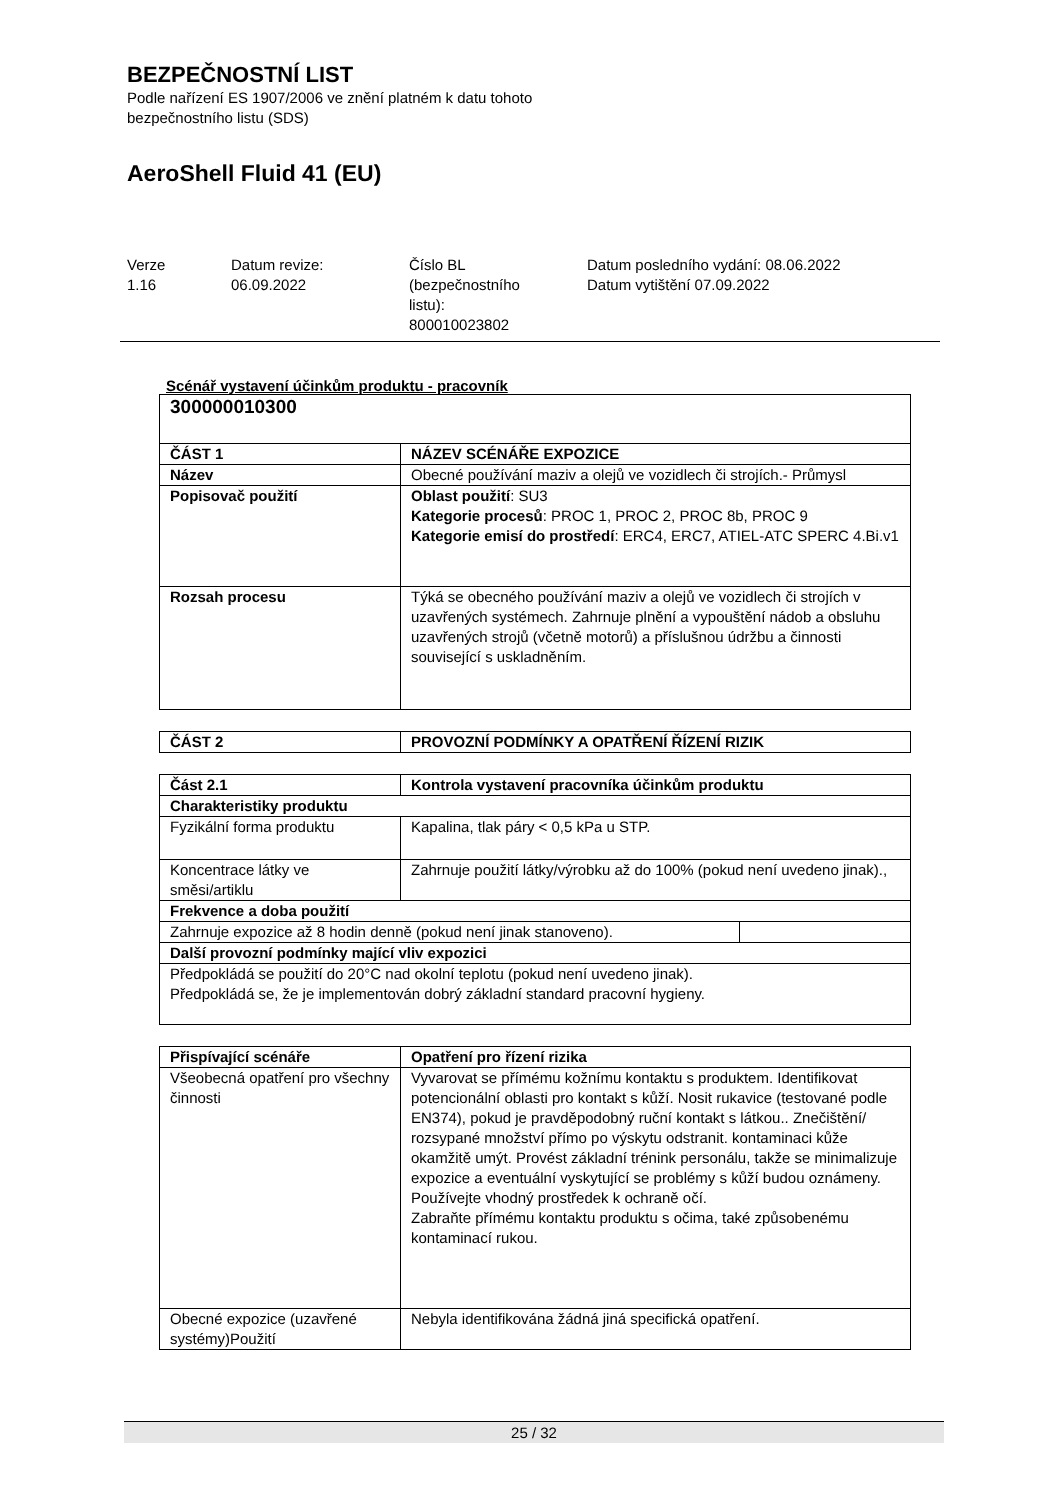BEZPEČNOSTNÍ LIST
Podle nařízení ES 1907/2006 ve znění platném k datu tohoto
bezpečnostního listu (SDS)
AeroShell Fluid 41 (EU)
Verze
1.16
Datum revize:
06.09.2022
Číslo BL
(bezpečnostního
listu):
800010023802
Datum posledního vydání: 08.06.2022
Datum vytištění 07.09.2022
Scénář vystavení účinkům produktu - pracovník
| 300000010300 | |
| --- | --- |
| ČÁST 1 | NÁZEV SCÉNÁŘE EXPOZICE |
| Název | Obecné používání maziv a olejů ve vozidlech či strojích.- Průmysl |
| Popisovač použití | Oblast použití : SU3 Kategorie procesů : PROC 1, PROC 2, PROC 8b, PROC 9 Kategorie emisí do prostředí : ERC4, ERC7, ATIEL-ATC SPERC 4.Bi.v1 |
| Rozsah procesu | Týká se obecného používání maziv a olejů ve vozidlech či strojích v uzavřených systémech. Zahrnuje plnění a vypouštění nádob a obsluhu uzavřených strojů (včetně motorů) a příslušnou údržbu a činnosti související s uskladněním. |
| ČÁST 2 | PROVOZNÍ PODMÍNKY A OPATŘENÍ ŘÍZENÍ RIZIK |
| --- | --- |
| Část 2.1 | Kontrola vystavení pracovníka účinkům produktu | |
| --- | --- | --- |
| Charakteristiky produktu | | |
| Fyzikální forma produktu | Kapalina, tlak páry < 0,5 kPa u STP. | |
| Koncentrace látky ve směsi/artiklu | Zahrnuje použití látky/výrobku až do 100% (pokud není uvedeno jinak)., | |
| Frekvence a doba použití | | |
| Zahrnuje expozice až 8 hodin denně (pokud není jinak stanoveno). | | |
| Další provozní podmínky mající vliv expozici | | |
| Předpokládá se použití do 20°C nad okolní teplotu (pokud není uvedeno jinak). Předpokládá se, že je implementován dobrý základní standard pracovní hygieny. | | |
| Přispívající scénáře | Opatření pro řízení rizika |
| --- | --- |
| Všeobecná opatření pro všechny činnosti | Vyvarovat se přímému kožnímu kontaktu s produktem. Identifikovat potencionální oblasti pro kontakt s kůží. Nosit rukavice (testované podle EN374), pokud je pravděpodobný ruční kontakt s látkou.. Znečištění/ rozsypané množství přímo po výskytu odstranit. kontaminaci kůže okamžitě umýt. Provést základní trénink personálu, takže se minimalizuje expozice a eventuální vyskytující se problémy s kůží budou oznámeny. Používejte vhodný prostředek k ochraně očí. Zabraňte přímému kontaktu produktu s očima, také způsobenému kontaminací rukou. |
| Obecné expozice (uzavřené systémy)Použití | Nebyla identifikována žádná jiná specifická opatření. |
25 / 32